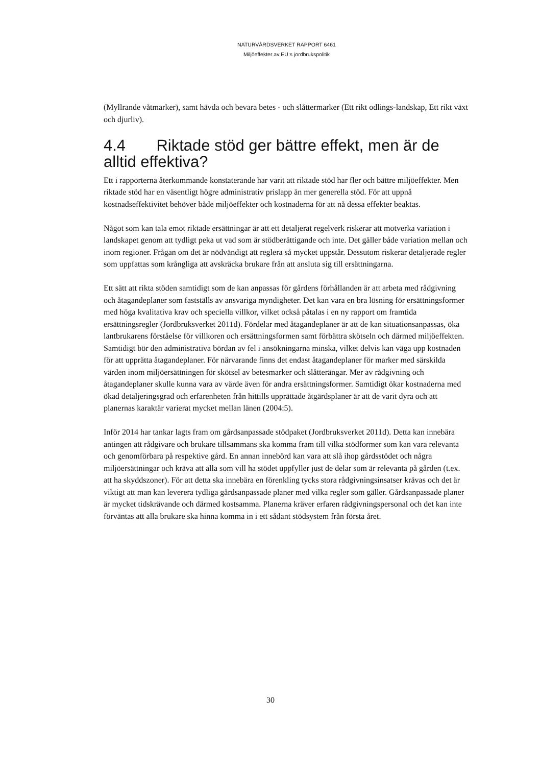NATURVÅRDSVERKET RAPPORT 6461
Miljöeffekter av EU:s jordbrukspolitik
(Myllrande våtmarker), samt hävda och bevara betes - och slåttermarker (Ett rikt odlings-landskap, Ett rikt växt och djurliv).
4.4 Riktade stöd ger bättre effekt, men är de alltid effektiva?
Ett i rapporterna återkommande konstaterande har varit att riktade stöd har fler och bättre miljöeffekter. Men riktade stöd har en väsentligt högre administrativ prislapp än mer generella stöd. För att uppnå kostnadseffektivitet behöver både miljöeffekter och kostnaderna för att nå dessa effekter beaktas.
Något som kan tala emot riktade ersättningar är att ett detaljerat regelverk riskerar att motverka variation i landskapet genom att tydligt peka ut vad som är stödberättigande och inte. Det gäller både variation mellan och inom regioner. Frågan om det är nödvändigt att reglera så mycket uppstår. Dessutom riskerar detaljerade regler som uppfattas som krångliga att avskräcka brukare från att ansluta sig till ersättningarna.
Ett sätt att rikta stöden samtidigt som de kan anpassas för gårdens förhållanden är att arbeta med rådgivning och åtagandeplaner som fastställs av ansvariga myndigheter. Det kan vara en bra lösning för ersättningsformer med höga kvalitativa krav och speciella villkor, vilket också påtalas i en ny rapport om framtida ersättningsregler (Jordbruksverket 2011d). Fördelar med åtagandeplaner är att de kan situationsanpassas, öka lantbrukarens förståelse för villkoren och ersättningsformen samt förbättra skötseln och därmed miljöeffekten. Samtidigt bör den administrativa bördan av fel i ansökningarna minska, vilket delvis kan väga upp kostnaden för att upprätta åtagandeplaner. För närvarande finns det endast åtagandeplaner för marker med särskilda värden inom miljöersättningen för skötsel av betesmarker och slåtterängar. Mer av rådgivning och åtagandeplaner skulle kunna vara av värde även för andra ersättningsformer. Samtidigt ökar kostnaderna med ökad detaljeringsgrad och erfarenheten från hittills upprättade åtgärdsplaner är att de varit dyra och att planernas karaktär varierat mycket mellan länen (2004:5).
Inför 2014 har tankar lagts fram om gårdsanpassade stödpaket (Jordbruksverket 2011d). Detta kan innebära antingen att rådgivare och brukare tillsammans ska komma fram till vilka stödformer som kan vara relevanta och genomförbara på respektive gård. En annan innebörd kan vara att slå ihop gårdsstödet och några miljöersättningar och kräva att alla som vill ha stödet uppfyller just de delar som är relevanta på gården (t.ex. att ha skyddszoner). För att detta ska innebära en förenkling tycks stora rådgivningsinsatser krävas och det är viktigt att man kan leverera tydliga gårdsanpassade planer med vilka regler som gäller. Gårdsanpassade planer är mycket tidskrävande och därmed kostsamma. Planerna kräver erfaren rådgivningspersonal och det kan inte förväntas att alla brukare ska hinna komma in i ett sådant stödsystem från första året.
30